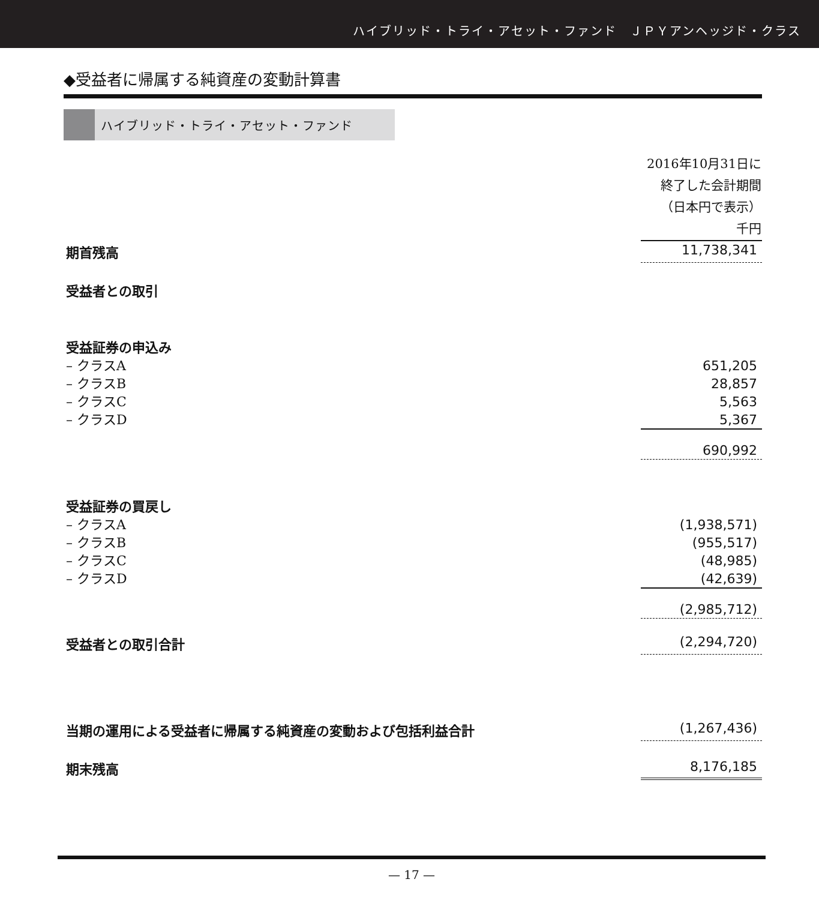ハイブリッド・トライ・アセット・ファンド　ＪＰＹアンヘッジド・クラス
◆受益者に帰属する純資産の変動計算書
ハイブリッド・トライ・アセット・ファンド
| | 2016年10月31日に 終了した会計期間 （日本円で表示） 千円 |
| --- | --- |
| 期首残高 | 11,738,341 |
| 受益者との取引 | |
| 受益証券の申込み | |
| – クラスA | 651,205 |
| – クラスB | 28,857 |
| – クラスC | 5,563 |
| – クラスD | 5,367 |
| | 690,992 |
| 受益証券の買戻し | |
| – クラスA | (1,938,571) |
| – クラスB | (955,517) |
| – クラスC | (48,985) |
| – クラスD | (42,639) |
| | (2,985,712) |
| 受益者との取引合計 | (2,294,720) |
| 当期の運用による受益者に帰属する純資産の変動および包括利益合計 | (1,267,436) |
| 期末残高 | 8,176,185 |
— 17 —